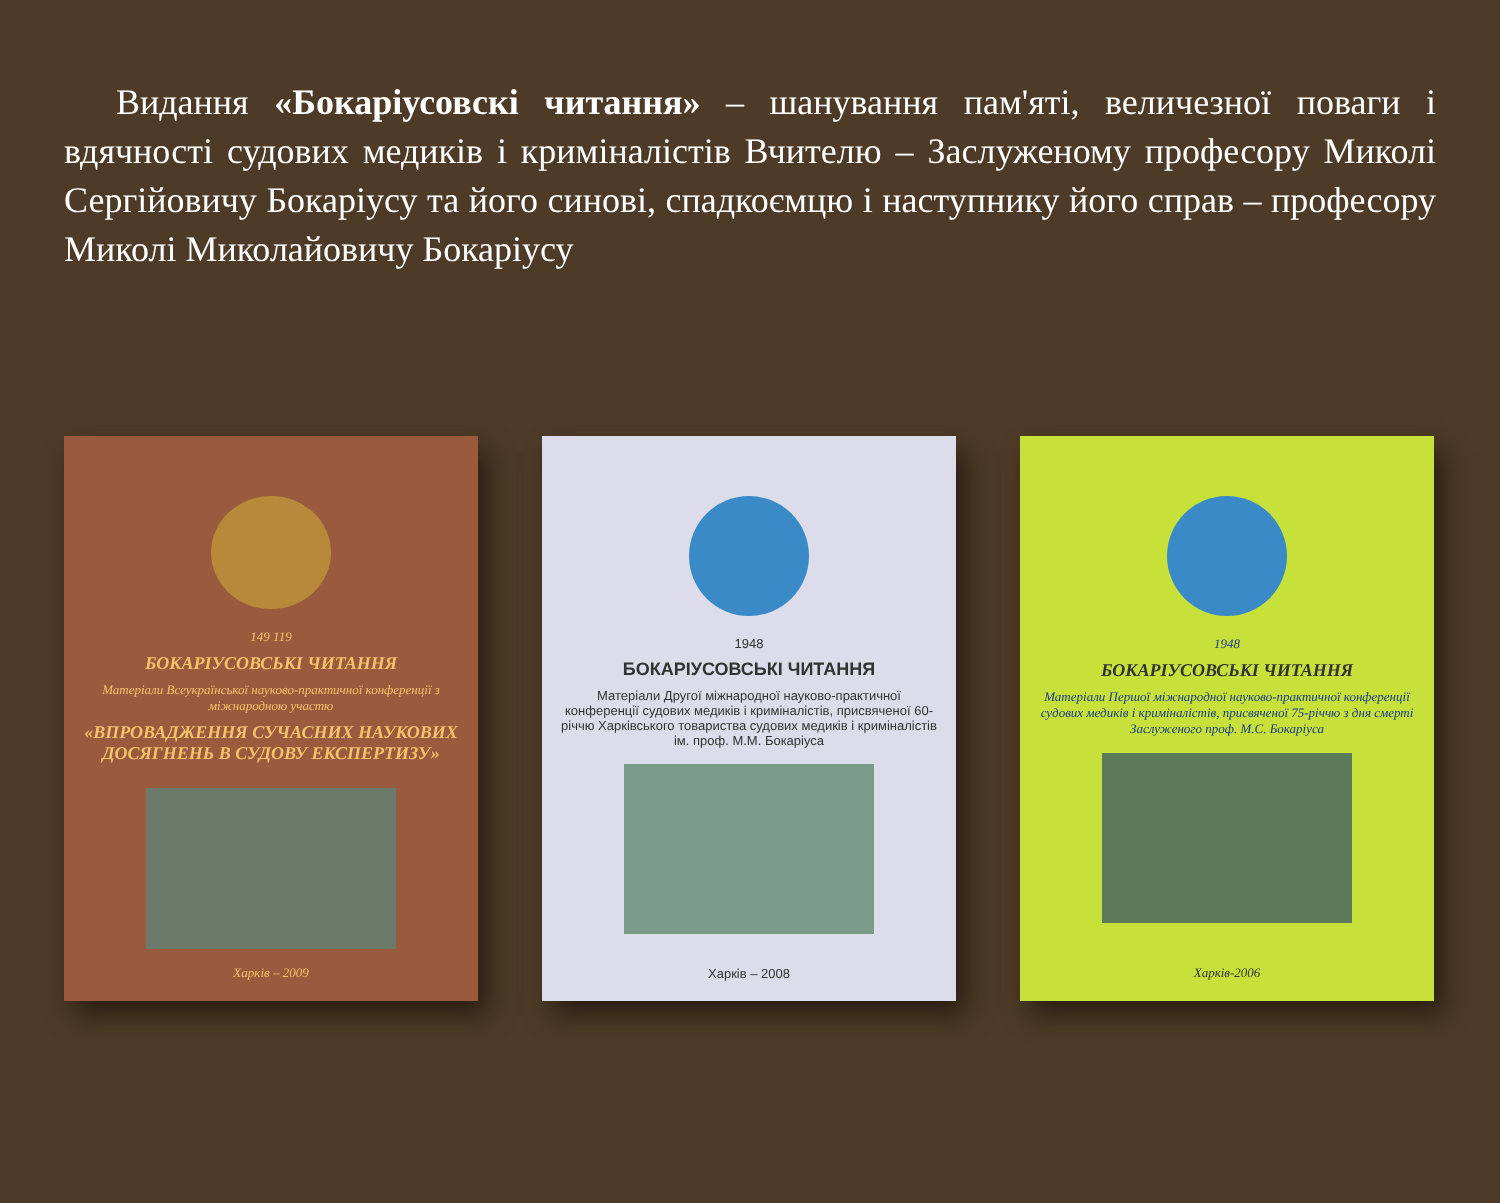Видання «Бокаріусовскі читання» – шанування пам'яті, величезної поваги і вдячності судових медиків і криміналістів Вчителю – Заслуженому професору Миколі Сергійовичу Бокаріусу та його синові, спадкоємцю і наступнику його справ – професору Миколі Миколайовичу Бокаріусу
149 119
БОКАРІУСОВСЬКІ ЧИТАННЯ
Матеріали Всеукраїнської науково-практичної конференції з міжнародною участю
«ВПРОВАДЖЕННЯ СУЧАСНИХ НАУКОВИХ ДОСЯГНЕНЬ В СУДОВУ ЕКСПЕРТИЗУ»
Харків – 2009
1948
БОКАРІУСОВСЬКІ ЧИТАННЯ
Матеріали Другої міжнародної науково-практичної конференції судових медиків і криміналістів, присвяченої 60-річчю Харківського товариства судових медиків і криміналістів ім. проф. М.М. Бокаріуса
Харків – 2008
1948
БОКАРІУСОВСЬКІ ЧИТАННЯ
Матеріали Першої міжнародної науково-практичної конференції судових медиків і криміналістів, присвяченої 75-річчю з дня смерті Заслуженого проф. М.С. Бокаріуса
Харків-2006